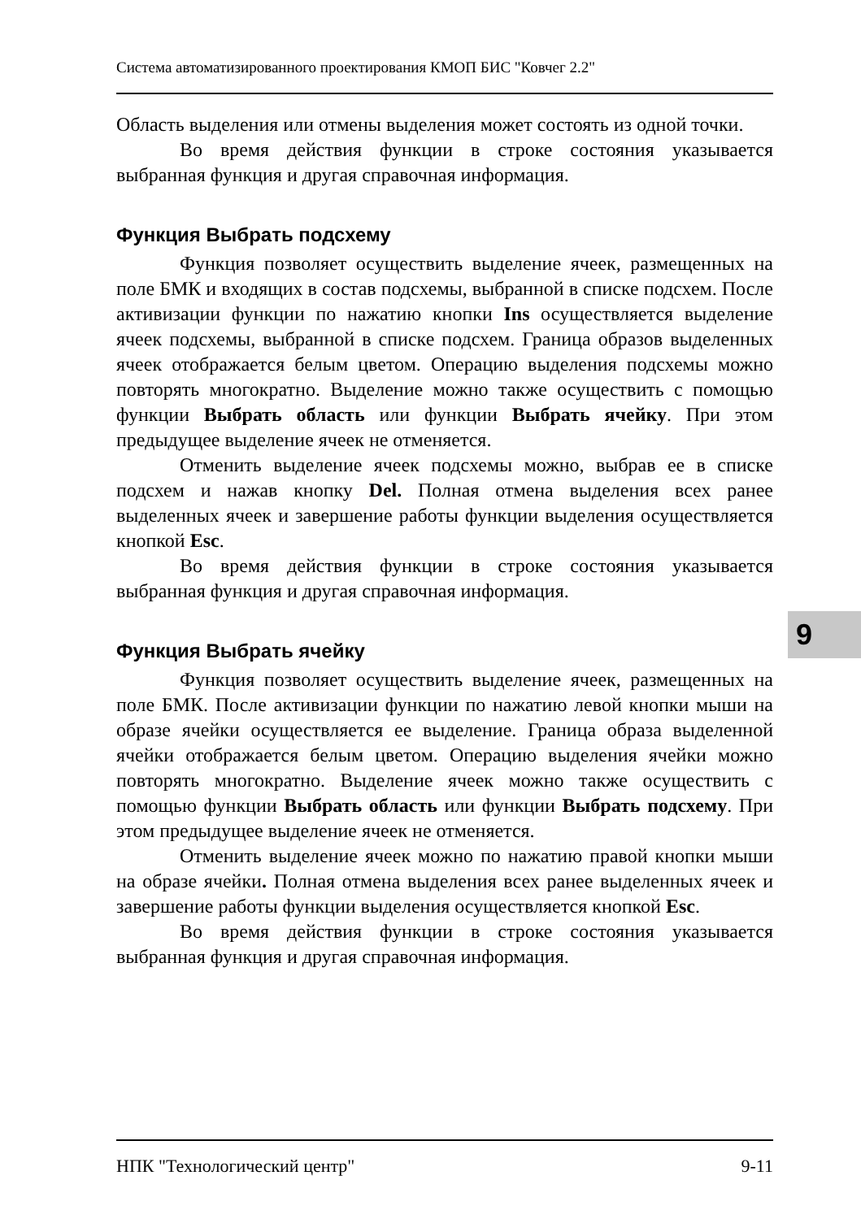Система автоматизированного проектирования КМОП БИС "Ковчег 2.2"
Область выделения или отмены выделения может состоять из одной точки.
Во время действия функции в строке состояния указывается выбранная функция и другая справочная информация.
Функция Выбрать подсхему
Функция позволяет осуществить выделение ячеек, размещенных на поле БМК и входящих в состав подсхемы, выбранной в списке подсхем. После активизации функции по нажатию кнопки Ins осуществляется выделение ячеек подсхемы, выбранной в списке подсхем. Граница образов выделенных ячеек отображается белым цветом. Операцию выделения подсхемы можно повторять многократно. Выделение можно также осуществить с помощью функции Выбрать область или функции Выбрать ячейку. При этом предыдущее выделение ячеек не отменяется.
Отменить выделение ячеек подсхемы можно, выбрав ее в списке подсхем и нажав кнопку Del. Полная отмена выделения всех ранее выделенных ячеек и завершение работы функции выделения осуществляется кнопкой Esc.
Во время действия функции в строке состояния указывается выбранная функция и другая справочная информация.
Функция Выбрать ячейку
Функция позволяет осуществить выделение ячеек, размещенных на поле БМК. После активизации функции по нажатию левой кнопки мыши на образе ячейки осуществляется ее выделение. Граница образа выделенной ячейки отображается белым цветом. Операцию выделения ячейки можно повторять многократно. Выделение ячеек можно также осуществить с помощью функции Выбрать область или функции Выбрать подсхему. При этом предыдущее выделение ячеек не отменяется.
Отменить выделение ячеек можно по нажатию правой кнопки мыши на образе ячейки. Полная отмена выделения всех ранее выделенных ячеек и завершение работы функции выделения осуществляется кнопкой Esc.
Во время действия функции в строке состояния указывается выбранная функция и другая справочная информация.
НПК "Технологический центр" 9-11
9